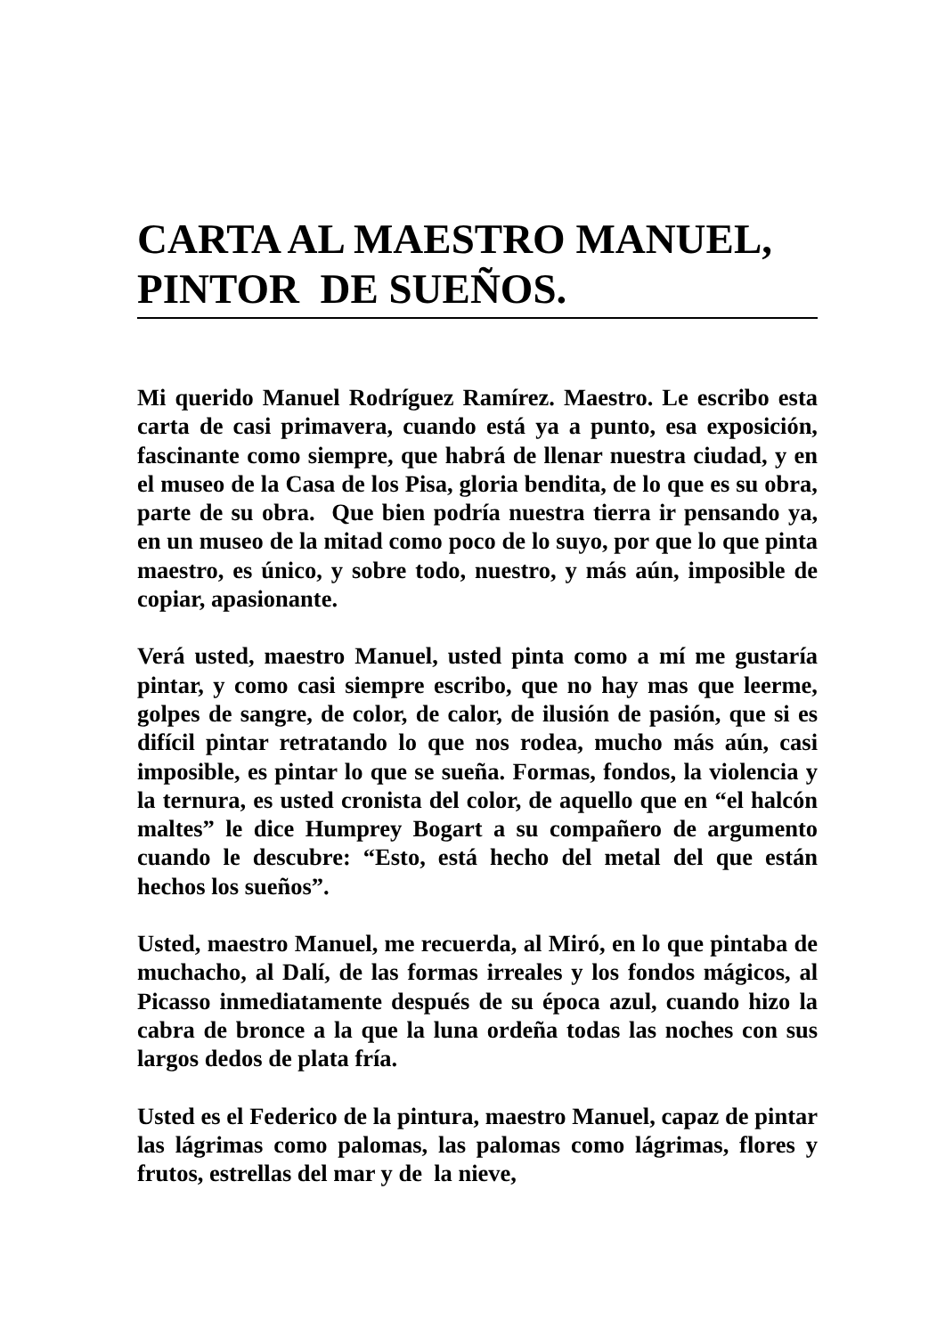CARTA AL MAESTRO MANUEL, PINTOR DE SUEÑOS.
Mi querido Manuel Rodríguez Ramírez. Maestro. Le escribo esta carta de casi primavera, cuando está ya a punto, esa exposición, fascinante como siempre, que habrá de llenar nuestra ciudad, y en el museo de la Casa de los Pisa, gloria bendita, de lo que es su obra, parte de su obra. Que bien podría nuestra tierra ir pensando ya, en un museo de la mitad como poco de lo suyo, por que lo que pinta maestro, es único, y sobre todo, nuestro, y más aún, imposible de copiar, apasionante.
Verá usted, maestro Manuel, usted pinta como a mí me gustaría pintar, y como casi siempre escribo, que no hay mas que leerme, golpes de sangre, de color, de calor, de ilusión de pasión, que si es difícil pintar retratando lo que nos rodea, mucho más aún, casi imposible, es pintar lo que se sueña. Formas, fondos, la violencia y la ternura, es usted cronista del color, de aquello que en “el halcón maltes” le dice Humprey Bogart a su compañero de argumento cuando le descubre: “Esto, está hecho del metal del que están hechos los sueños”.
Usted, maestro Manuel, me recuerda, al Miró, en lo que pintaba de muchacho, al Dalí, de las formas irreales y los fondos mágicos, al Picasso inmediatamente después de su época azul, cuando hizo la cabra de bronce a la que la luna ordeña todas las noches con sus largos dedos de plata fría.
Usted es el Federico de la pintura, maestro Manuel, capaz de pintar las lágrimas como palomas, las palomas como lágrimas, flores y frutos, estrellas del mar y de la nieve,